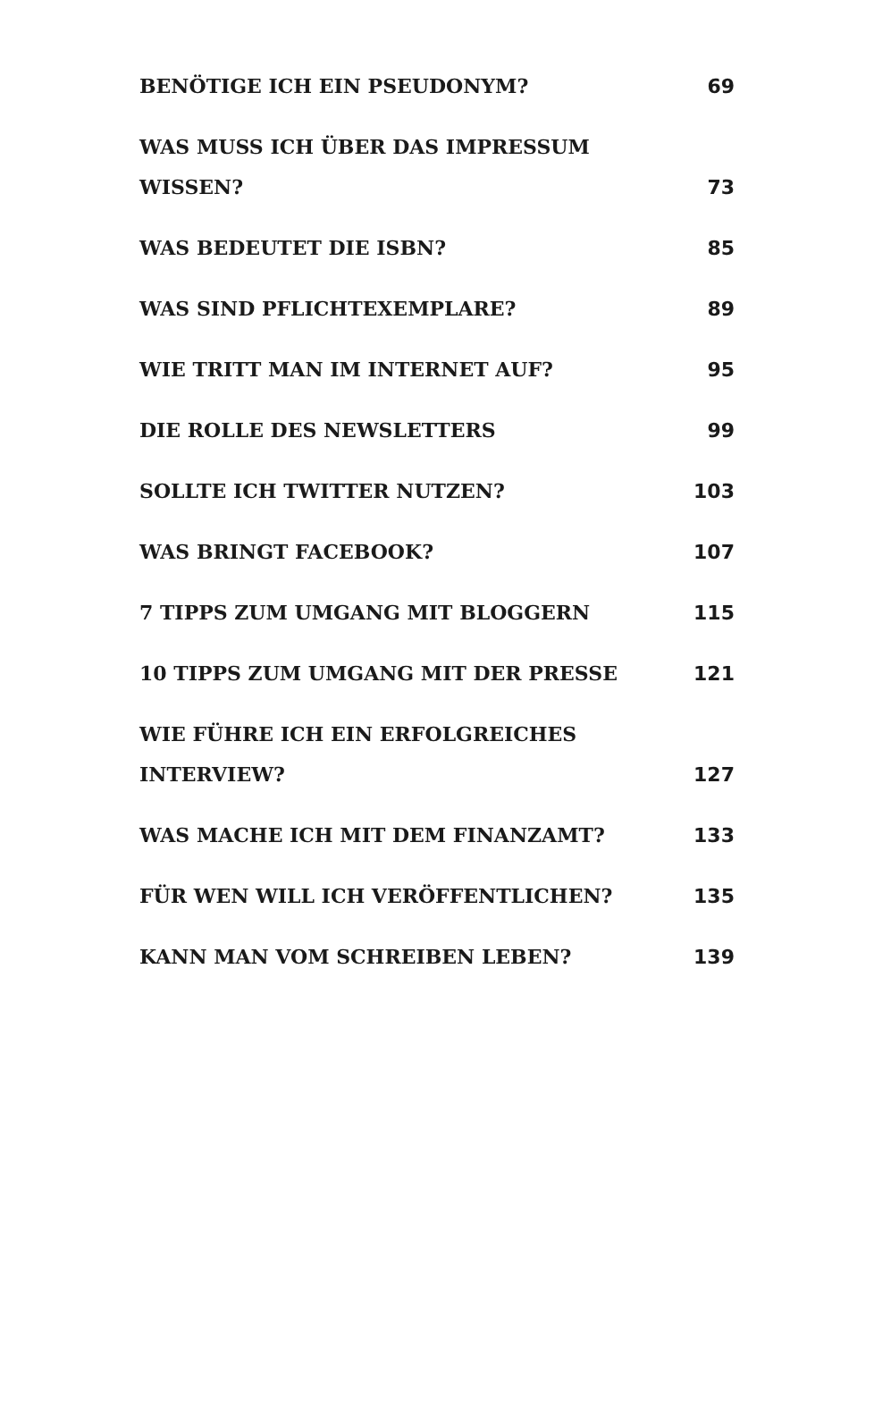| BENÖTIGE ICH EIN PSEUDONYM? | 69 |
| WAS MUSS ICH ÜBER DAS IMPRESSUM WISSEN? | 73 |
| WAS BEDEUTET DIE ISBN? | 85 |
| WAS SIND PFLICHTEXEMPLARE? | 89 |
| WIE TRITT MAN IM INTERNET AUF? | 95 |
| DIE ROLLE DES NEWSLETTERS | 99 |
| SOLLTE ICH TWITTER NUTZEN? | 103 |
| WAS BRINGT FACEBOOK? | 107 |
| 7 TIPPS ZUM UMGANG MIT BLOGGERN | 115 |
| 10 TIPPS ZUM UMGANG MIT DER PRESSE | 121 |
| WIE FÜHRE ICH EIN ERFOLGREICHES INTERVIEW? | 127 |
| WAS MACHE ICH MIT DEM FINANZAMT? | 133 |
| FÜR WEN WILL ICH VERÖFFENTLICHEN? | 135 |
| KANN MAN VOM SCHREIBEN LEBEN? | 139 |